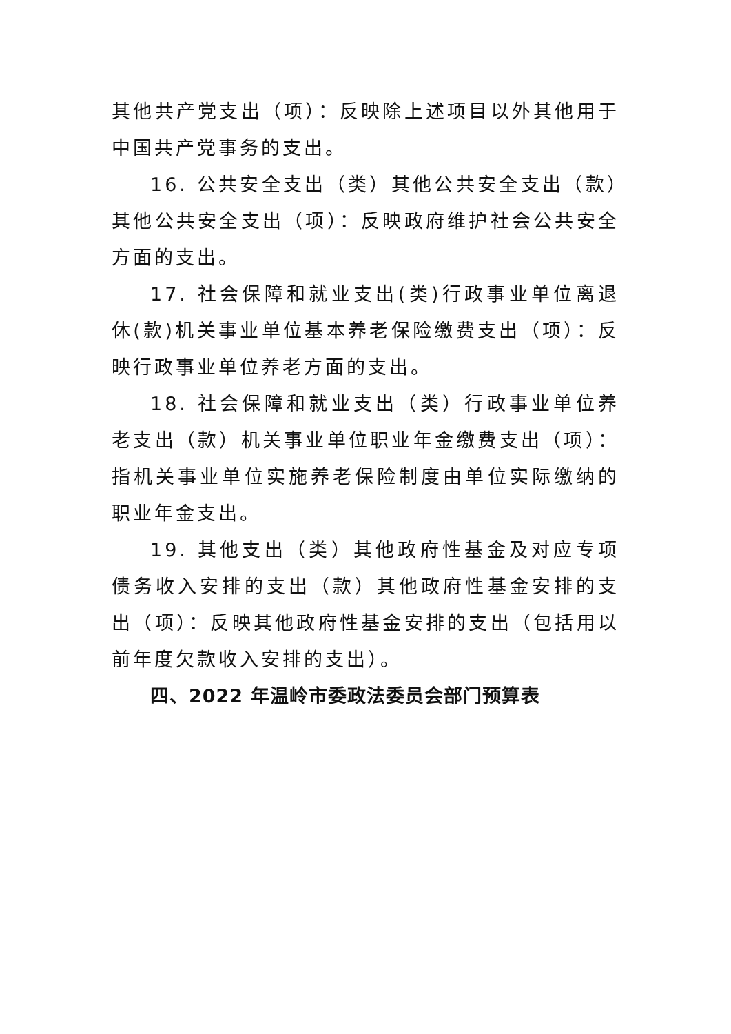其他共产党支出（项）：反映除上述项目以外其他用于中国共产党事务的支出。
16. 公共安全支出（类）其他公共安全支出（款）其他公共安全支出（项）：反映政府维护社会公共安全方面的支出。
17. 社会保障和就业支出(类)行政事业单位离退休(款)机关事业单位基本养老保险缴费支出（项）：反映行政事业单位养老方面的支出。
18. 社会保障和就业支出（类）行政事业单位养老支出（款）机关事业单位职业年金缴费支出（项）：指机关事业单位实施养老保险制度由单位实际缴纳的职业年金支出。
19. 其他支出（类）其他政府性基金及对应专项债务收入安排的支出（款）其他政府性基金安排的支出（项）：反映其他政府性基金安排的支出（包括用以前年度欠款收入安排的支出）。
四、2022 年温岭市委政法委员会部门预算表